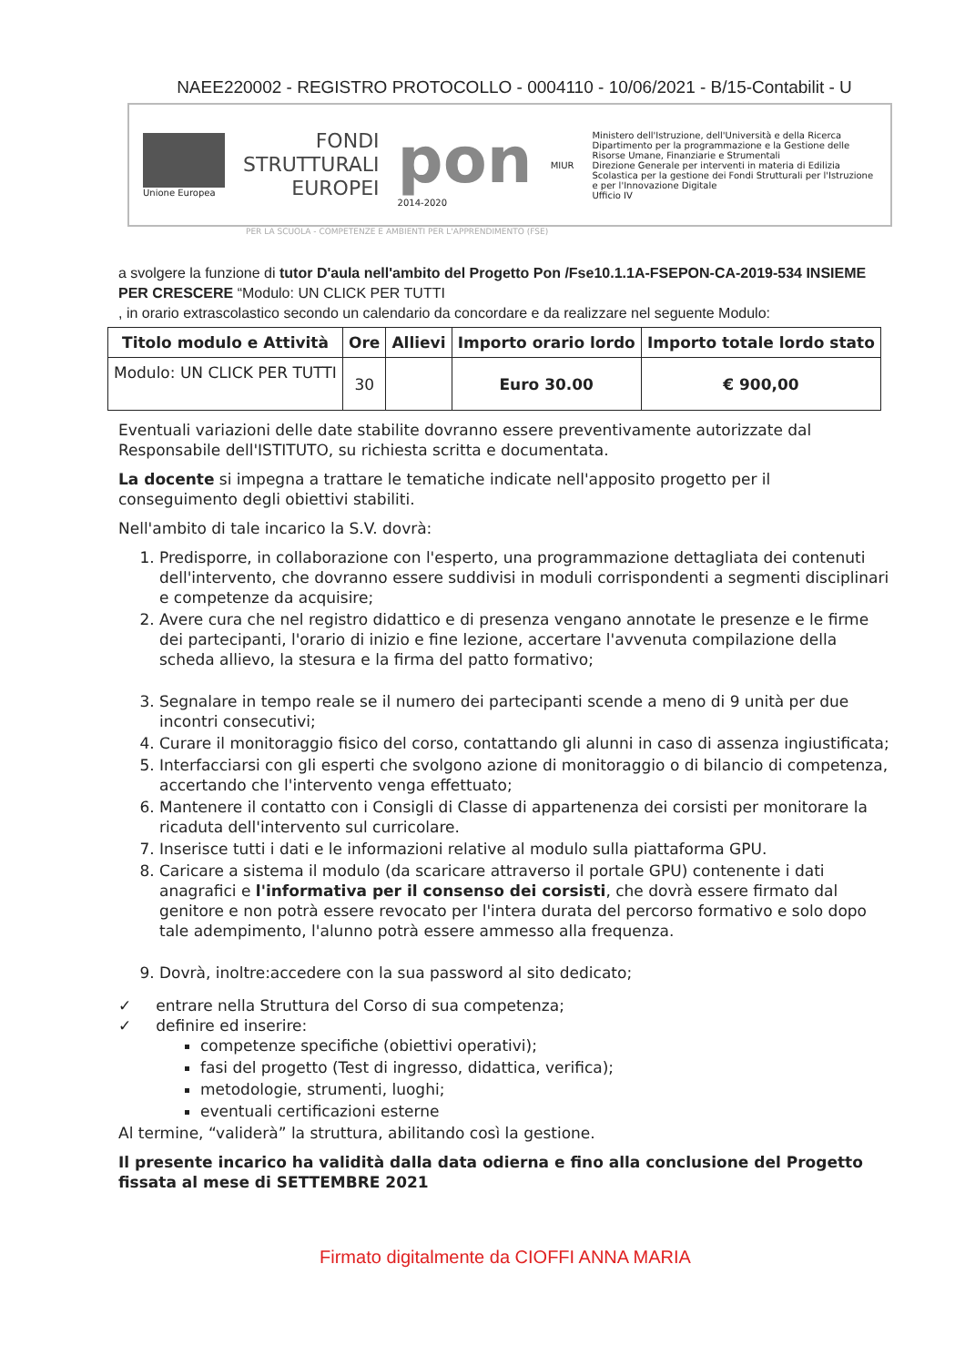NAEE220002 - REGISTRO PROTOCOLLO - 0004110 - 10/06/2021 - B/15-Contabilit - U
Unione Europea
FONDI
STRUTTURALI
EUROPEI
pon
2014-2020
MIUR
Ministero dell'Istruzione, dell'Università e della Ricerca
Dipartimento per la programmazione e la Gestione delle Risorse Umane, Finanziarie e Strumentali
Direzione Generale per interventi in materia di Edilizia Scolastica per la gestione dei Fondi Strutturali per l'Istruzione e per l'Innovazione Digitale
Ufficio IV
PER LA SCUOLA - COMPETENZE E AMBIENTI PER L'APPRENDIMENTO (FSE)
a svolgere la funzione di tutor D'aula nell'ambito del Progetto Pon /Fse10.1.1A-FSEPON-CA-2019-534 INSIEME PER CRESCERE “Modulo: UN CLICK PER TUTTI
, in orario extrascolastico secondo un calendario da concordare e da realizzare nel seguente Modulo:
| Titolo modulo e Attività | Ore | Allievi | Importo orario lordo | Importo totale lordo stato |
| --- | --- | --- | --- | --- |
| Modulo: UN CLICK PER TUTTI | 30 | | Euro 30.00 | € 900,00 |
Eventuali variazioni delle date stabilite dovranno essere preventivamente autorizzate dal Responsabile dell'ISTITUTO, su richiesta scritta e documentata.
La docente si impegna a trattare le tematiche indicate nell'apposito progetto per il conseguimento degli obiettivi stabiliti.
Nell'ambito di tale incarico la S.V. dovrà:
1. Predisporre, in collaborazione con l'esperto, una programmazione dettagliata dei contenuti dell'intervento, che dovranno essere suddivisi in moduli corrispondenti a segmenti disciplinari e competenze da acquisire;
2. Avere cura che nel registro didattico e di presenza vengano annotate le presenze e le firme dei partecipanti, l'orario di inizio e fine lezione, accertare l'avvenuta compilazione della scheda allievo, la stesura e la firma del patto formativo;
3. Segnalare in tempo reale se il numero dei partecipanti scende a meno di 9 unità per due incontri consecutivi;
4. Curare il monitoraggio fisico del corso, contattando gli alunni in caso di assenza ingiustificata;
5. Interfacciarsi con gli esperti che svolgono azione di monitoraggio o di bilancio di competenza, accertando che l'intervento venga effettuato;
6. Mantenere il contatto con i Consigli di Classe di appartenenza dei corsisti per monitorare la ricaduta dell'intervento sul curricolare.
7. Inserisce tutti i dati e le informazioni relative al modulo sulla piattaforma GPU.
8. Caricare a sistema il modulo (da scaricare attraverso il portale GPU) contenente i dati anagrafici e l'informativa per il consenso dei corsisti, che dovrà essere firmato dal genitore e non potrà essere revocato per l'intera durata del percorso formativo e solo dopo tale adempimento, l'alunno potrà essere ammesso alla frequenza.
9. Dovrà, inoltre:accedere con la sua password al sito dedicato;
✓ entrare nella Struttura del Corso di sua competenza;
✓ definire ed inserire:
competenze specifiche (obiettivi operativi);
fasi del progetto (Test di ingresso, didattica, verifica);
metodologie, strumenti, luoghi;
eventuali certificazioni esterne
Al termine, “validerà” la struttura, abilitando così la gestione.
Il presente incarico ha validità dalla data odierna e fino alla conclusione del Progetto fissata al mese di SETTEMBRE 2021
Firmato digitalmente da CIOFFI ANNA MARIA